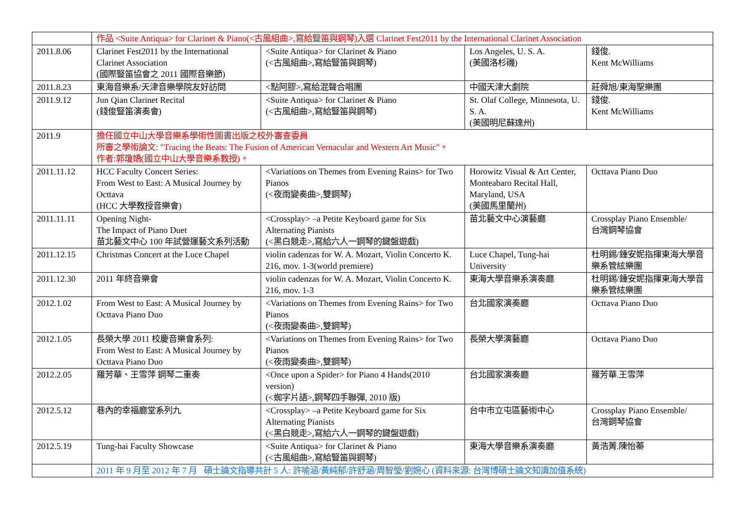| | 作品 <Suite Antiqua> for Clarinet & Piano(<古風組曲>,寫給豎笛與鋼琴)入選 Clarinet Fest2011 by the International Clarinet Association | | | |
| 2011.8.06 | Clarinet Fest2011 by the International Clarinet Association (國際豎笛協會之 2011 國際音樂節) | <Suite Antiqua> for Clarinet & Piano (<古風組曲>,寫給豎笛與鋼琴) | Los Angeles, U. S. A. (美國洛杉磯) | 錢俊. Kent McWilliams |
| 2011.8.23 | 東海音樂系/天津音樂學院友好訪問 | <點阿膠>,寫給混聲合唱團 | 中國天津大劇院 | 莊舜旭/東海聖樂團 |
| 2011.9.12 | Jun Qian Clarinet Recital (錢俊豎笛演奏會) | <Suite Antiqua> for Clarinet & Piano (<古風組曲>,寫給豎笛與鋼琴) | St. Olaf College, Minnesota, U. S. A. (美國明尼蘇達州) | 錢俊. Kent McWilliams |
| 2011.9 | 擔任國立中山大學音樂系學術性圖書出版之校外審查委員 所審之學術論文: "Tracing the Beats: The Fusion of American Vernacular and Western Art Music"。 作者:郭瓊嬌(國立中山大學音樂系教授)。 | | | |
| 2011.11.12 | HCC Faculty Concert Series: From West to East: A Musical Journey by Octtava (HCC 大學教授音樂會) | <Variations on Themes from Evening Rains> for Two Pianos (<夜雨變奏曲>,雙鋼琴) | Horowitz Visual & Art Center, Monteabaro Recital Hall, Maryland, USA (美國馬里蘭州) | Octtava Piano Duo |
| 2011.11.11 | Opening Night- The Impact of Piano Duet 苗北藝文中心 100 年試營運藝文系列活動 | <Crossplay> –a Petite Keyboard game for Six Alternating Pianists (<黑白競走>,寫給六人一鋼琴的鍵盤遊戲) | 苗北藝文中心演藝廳 | Crossplay Piano Ensemble/ 台灣鋼琴協會 |
| 2011.12.15 | Christmas Concert at the Luce Chapel | violin cadenzas for W. A. Mozart, Violin Concerto K. 216, mov. 1-3(world premiere) | Luce Chapel, Tung-hai University | 杜明錫/鍾安妮指揮東海大學音樂系管絃樂團 |
| 2011.12.30 | 2011 年終音樂會 | violin cadenzas for W. A. Mozart, Violin Concerto K. 216, mov. 1-3 | 東海大學音樂系演奏廳 | 杜明錫/鍾安妮指揮東海大學音樂系管絃樂團 |
| 2012.1.02 | From West to East: A Musical Journey by Octtava Piano Duo | <Variations on Themes from Evening Rains> for Two Pianos (<夜雨變奏曲>,雙鋼琴) | 台北國家演奏廳 | Octtava Piano Duo |
| 2012.1.05 | 長榮大學 2011 校慶音樂會系列: From West to East: A Musical Journey by Octtava Piano Duo | <Variations on Themes from Evening Rains> for Two Pianos (<夜雨變奏曲>,雙鋼琴) | 長榮大學演藝廳 | Octtava Piano Duo |
| 2012.2.05 | 羅芳華、王雪萍 鋼琴二重奏 | <Once upon a Spider> for Piano 4 Hands(2010 version) (<蜘字片語>,鋼琴四手聯彈, 2010 版) | 台北國家演奏廳 | 羅芳華.王雪萍 |
| 2012.5.12 | 巷內的幸福廳堂系列九 | <Crossplay> –a Petite Keyboard game for Six Alternating Pianists (<黑白競走>,寫給六人一鋼琴的鍵盤遊戲) | 台中市立屯區藝術中心 | Crossplay Piano Ensemble/ 台灣鋼琴協會 |
| 2012.5.19 | Tung-hai Faculty Showcase | <Suite Antiqua> for Clarinet & Piano (<古風組曲>,寫給豎笛與鋼琴) | 東海大學音樂系演奏廳 | 黃浩菁.陳怡蓁 |
| | 2011 年 9 月至 2012 年 7 月 碩士論文指導共計 5 人: 許喻涵/黃純郁/許舒涵/周智瑩/劉婉心 (資料來源: 台灣博碩士論文知識加值系統) | | | |